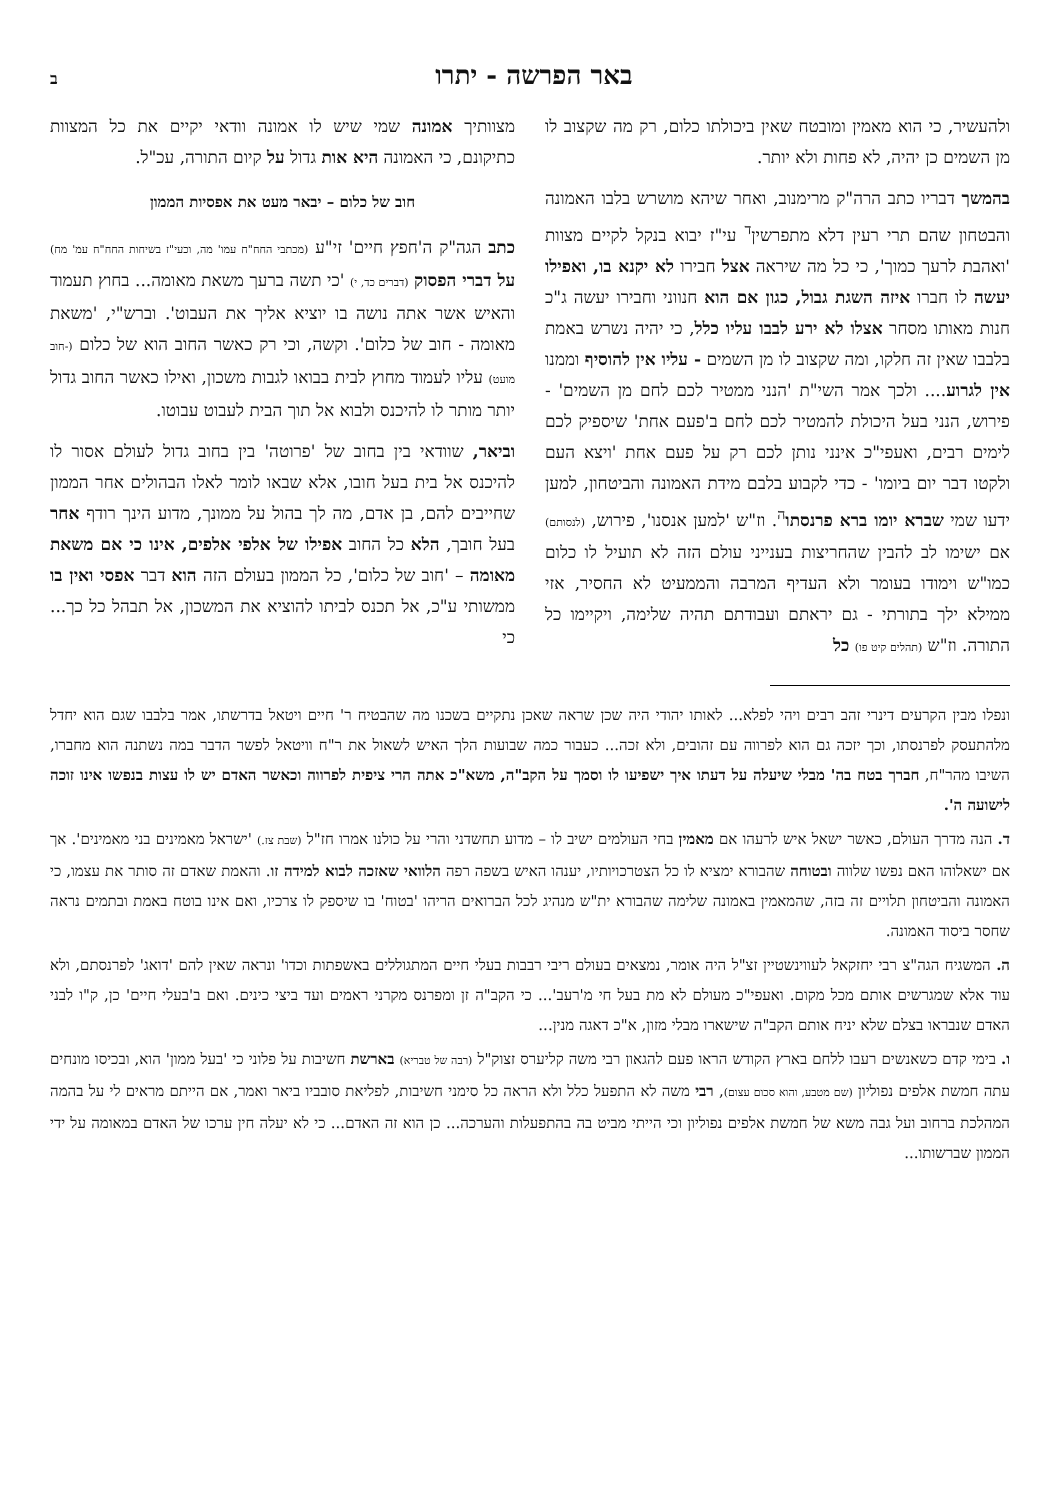באר הפרשה - יתרו ב
ולהעשיר, כי הוא מאמין ומובטח שאין ביכולתו כלום, רק מה שקצוב לו מן השמים כן יהיה, לא פחות ולא יותר.
בהמשך דבריו כתב הרה"ק מרימנוב, ואחר שיהא מושרש בלבו האמונה והבטחון שהם תרי רעין דלא מתפרשין<sup>ד</sup> עי"ז יבוא בנקל לקיים מצוות 'ואהבת לרעך כמוך', כי כל מה שיראה אצל חבירו לא יקנא בו, ואפילו יעשה לו חברו איזה השגת גבול, כגון אם הוא חנווני וחבירו יעשה ג"כ חנות מאותו מסחר אצלו לא ירע לבבו עליו כלל, כי יהיה נשרש באמת בלבבו שאין זה חלקו, ומה שקצוב לו מן השמים - עליו אין להוסיף וממנו אין לגרוע.... ולכך אמר השי"ת 'הנני ממטיר לכם לחם מן השמים' - פירוש, הנני בעל היכולת להמטיר לכם לחם ב'פעם אחת' שיספיק לכם לימים רבים, ואעפי"כ אינני נותן לכם רק על פעם אחת 'ויצא העם ולקטו דבר יום ביומו' - כדי לקבוע בלבם מידת האמונה והביטחון, למען ידעו שמי שברא יומו ברא פרנסתו<sup>ה</sup>. וז"ש 'למען אנסנו', פירוש, (לנסותם) אם ישימו לב להבין שהחריצות בענייני עולם הזה לא תועיל לו כלום כמו"ש וימודו בעומר ולא העדיף המרבה והממעיט לא החסיר, אזי ממילא ילך בתורתי - גם יראתם ועבודתם תהיה שלימה, ויקיימו כל התורה. וז"ש (תהלים קיט פו) כל
מצוותיך אמונה שמי שיש לו אמונה וודאי יקיים את כל המצוות כתיקונם, כי האמונה היא אות גדול על קיום התורה, עכ"ל.
חוב של כלום – יבאר מעט את אפסיות הממון
כתב הגה"ק ה'חפץ חיים' זי"ע (מכתבי החח"ח עמו' מה, וכעי"ז בשיחות החח"ח עמ' מח) על דברי הפסוק (דברים כד, י) 'כי תשה ברעך משאת מאומה... בחוץ תעמוד והאיש אשר אתה נושה בו יוציא אליך את העבוט'. וברש"י, 'משאת מאומה - חוב של כלום'. וקשה, וכי רק כאשר החוב הוא של כלום (-חוב מועט) עליו לעמוד מחוץ לבית בבואו לגבות משכון, ואילו כאשר החוב גדול יותר מותר לו להיכנס ולבוא אל תוך הבית לעבוט עבוטו.
וביאר, שוודאי בין בחוב של 'פרוטה' בין בחוב גדול לעולם אסור לו להיכנס אל בית בעל חובו, אלא שבאו לומר לאלו הבהולים אחר הממון שחייבים להם, בן אדם, מה לך בהול על ממונך, מדוע הינך רודף אחר בעל חובך, הלא כל החוב אפילו של אלפי אלפים, אינו כי אם משאת מאומה – 'חוב של כלום', כל הממון בעולם הזה הוא דבר אפסי ואין בו ממשותי ע"כ, אל תכנס לביתו להוציא את המשכון, אל תבהל כל כך... כי
ונפלו מבין הקרעים דינרי זהב רבים ויהי לפלא... לאותו יהודי היה שכן שראה שאכן נתקיים בשכנו מה שהבטיח ר' חיים ויטאל בדרשתו, אמר בלבבו שגם הוא יחדל מלהתעסק לפרנסתו, וכך יזכה גם הוא לפרווה עם זהובים, ולא זכה... כעבור כמה שבועות הלך האיש לשאול את ר"ח וויטאל לפשר הדבר במה נשתנה הוא מחברו, השיבו מהר"ח, חברך בטח בה' מבלי שיעלה על דעתו איך ישפיעו לו וסמך על הקב"ה, משא"כ אתה הרי ציפית לפרווה וכאשר האדם יש לו עצות בנפשו אינו זוכה לישועה ה'.
ד. הנה מדרך העולם, כאשר ישאל איש לרעהו אם מאמין בחי העולמים ישיב לו – מדוע תחשדני והרי על כולנו אמרו חז"ל (שבת צז.) 'ישראל מאמינים בני מאמינים'. אך אם ישאלוהו האם נפשו שלווה ובטוחה שהבורא ימציא לו כל הצטרכויותיו, יענהו האיש בשפה רפה הלוואי שאזכה לבוא למידה זו. והאמת שאדם זה סותר את עצמו, כי האמונה והביטחון תלויים זה בזה, שהמאמין באמונה שלימה שהבורא ית"ש מנהיג לכל הברואים הריהו 'בטוח' בו שיספק לו צרכיו, ואם אינו בוטח באמת ובתמים נראה שחסר ביסוד האמונה.
ה. המשגיח הגה"צ רבי יחזקאל לעווינשטיין זצ"ל היה אומר, נמצאים בעולם ריבי רבבות בעלי חיים המתגוללים באשפתות וכדו' ונראה שאין להם 'דואג' לפרנסתם, ולא עוד אלא שמגרשים אותם מכל מקום. ואעפי"כ מעולם לא מת בעל חי מ'רעב'... כי הקב"ה זן ומפרנס מקרני ראמים ועד ביצי כינים. ואם ב'בעלי חיים' כן, ק"ו לבני האדם שנבראו בצלם שלא יניח אותם הקב"ה שישארו מבלי מזון, א"כ דאגה מנין...
ו. בימי קדם כשאנשים רעבו ללחם בארץ הקודש הראו פעם להגאון רבי משה קליערס זצוק"ל (רבה של טבריא) בארשת חשיבות על פלוני כי 'בעל ממון' הוא, ובכיסו מונחים עתה חמשת אלפים נפוליון (שם מטבע, והוא סכום עצום), רבי משה לא התפעל כלל ולא הראה כל סימני חשיבות, לפליאת סובביו ביאר ואמר, אם הייתם מראים לי על בהמה המהלכת ברחוב ועל גבה משא של חמשת אלפים נפוליון וכי הייתי מביט בה בהתפעלות והערכה... כן הוא זה האדם... כי לא יעלה חין ערכו של האדם במאומה על ידי הממון שברשותו...